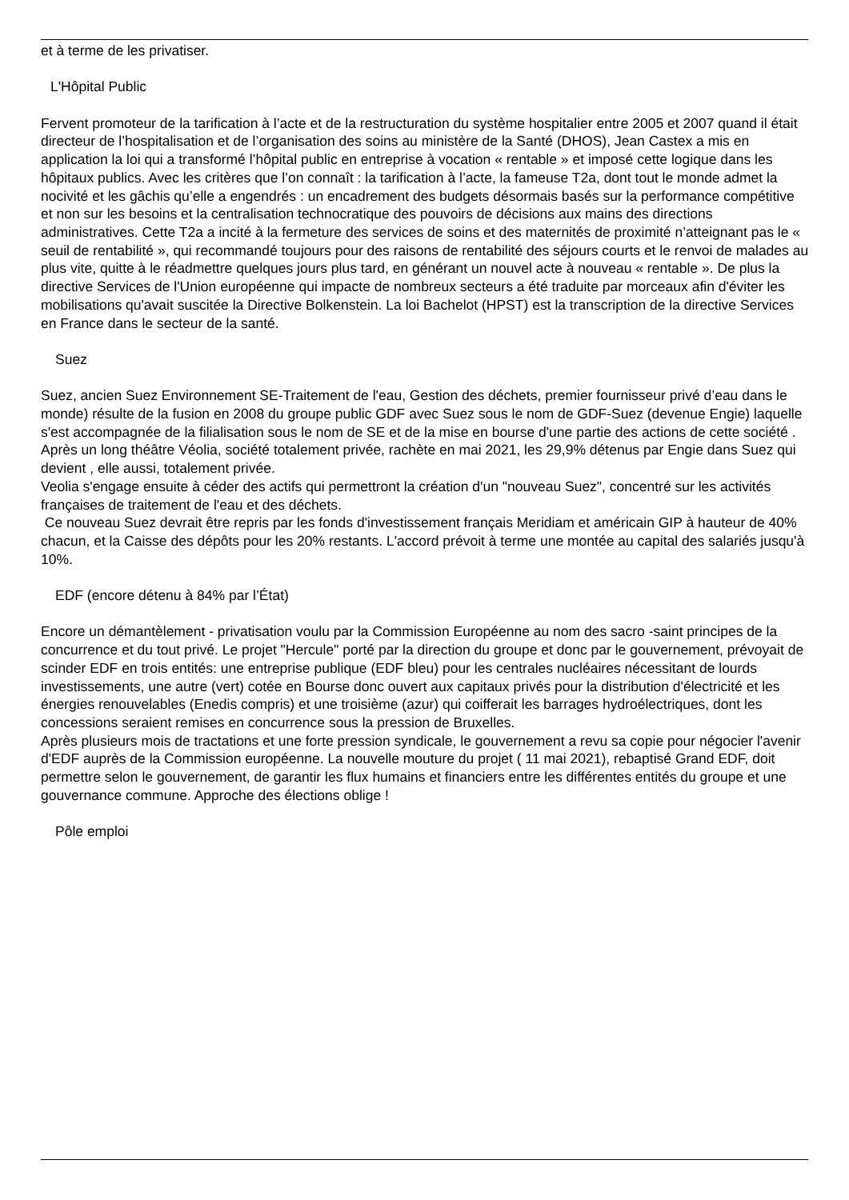et à terme de les privatiser.
L'Hôpital Public
Fervent promoteur de la tarification à l’acte et de la restructuration du système hospitalier entre 2005 et 2007 quand il était directeur de l’hospitalisation et de l’organisation des soins au ministère de la Santé (DHOS), Jean Castex a mis en application la loi qui a transformé l’hôpital public en entreprise à vocation « rentable » et imposé cette logique dans les hôpitaux publics. Avec les critères que l’on connaît : la tarification à l’acte, la fameuse T2a, dont tout le monde admet la nocivité et les gâchis qu’elle a engendrés : un encadrement des budgets désormais basés sur la performance compétitive et non sur les besoins et la centralisation technocratique des pouvoirs de décisions aux mains des directions administratives. Cette T2a a incité à la fermeture des services de soins et des maternités de proximité n’atteignant pas le « seuil de rentabilité », qui recommandé toujours pour des raisons de rentabilité des séjours courts et le renvoi de malades au plus vite, quitte à le réadmettre quelques jours plus tard, en générant un nouvel acte à nouveau « rentable ». De plus la directive Services de l'Union européenne qui impacte de nombreux secteurs a été traduite par morceaux afin d'éviter les mobilisations qu'avait suscitée la Directive Bolkenstein. La loi Bachelot (HPST) est la transcription de la directive Services en France dans le secteur de la santé.
Suez
Suez, ancien Suez Environnement SE-Traitement de l'eau, Gestion des déchets, premier fournisseur privé d’eau dans le monde) résulte de la fusion en 2008 du groupe public GDF avec Suez sous le nom de GDF-Suez (devenue Engie) laquelle s'est accompagnée de la filialisation sous le nom de SE et de la mise en bourse d'une partie des actions de cette société . Après un long théâtre Véolia, société totalement privée, rachète en mai 2021, les 29,9% détenus par Engie dans Suez qui devient , elle aussi, totalement privée.
Veolia s'engage ensuite à céder des actifs qui permettront la création d'un "nouveau Suez", concentré sur les activités françaises de traitement de l'eau et des déchets.
Ce nouveau Suez devrait être repris par les fonds d'investissement français Meridiam et américain GIP à hauteur de 40% chacun, et la Caisse des dépôts pour les 20% restants. L'accord prévoit à terme une montée au capital des salariés jusqu'à 10%.
EDF (encore détenu à 84% par l’État)
Encore un démantèlement - privatisation voulu par la Commission Européenne au nom des sacro -saint principes de la concurrence et du tout privé. Le projet "Hercule" porté par la direction du groupe et donc par le gouvernement, prévoyait de scinder EDF en trois entités: une entreprise publique (EDF bleu) pour les centrales nucléaires nécessitant de lourds investissements, une autre (vert) cotée en Bourse donc ouvert aux capitaux privés pour la distribution d'électricité et les énergies renouvelables (Enedis compris) et une troisième (azur) qui coifferait les barrages hydroélectriques, dont les concessions seraient remises en concurrence sous la pression de Bruxelles.
Après plusieurs mois de tractations et une forte pression syndicale, le gouvernement a revu sa copie pour négocier l'avenir d'EDF auprès de la Commission européenne. La nouvelle mouture du projet ( 11 mai 2021), rebaptisé Grand EDF, doit permettre selon le gouvernement, de garantir les flux humains et financiers entre les différentes entités du groupe et une gouvernance commune. Approche des élections oblige !
Pôle emploi